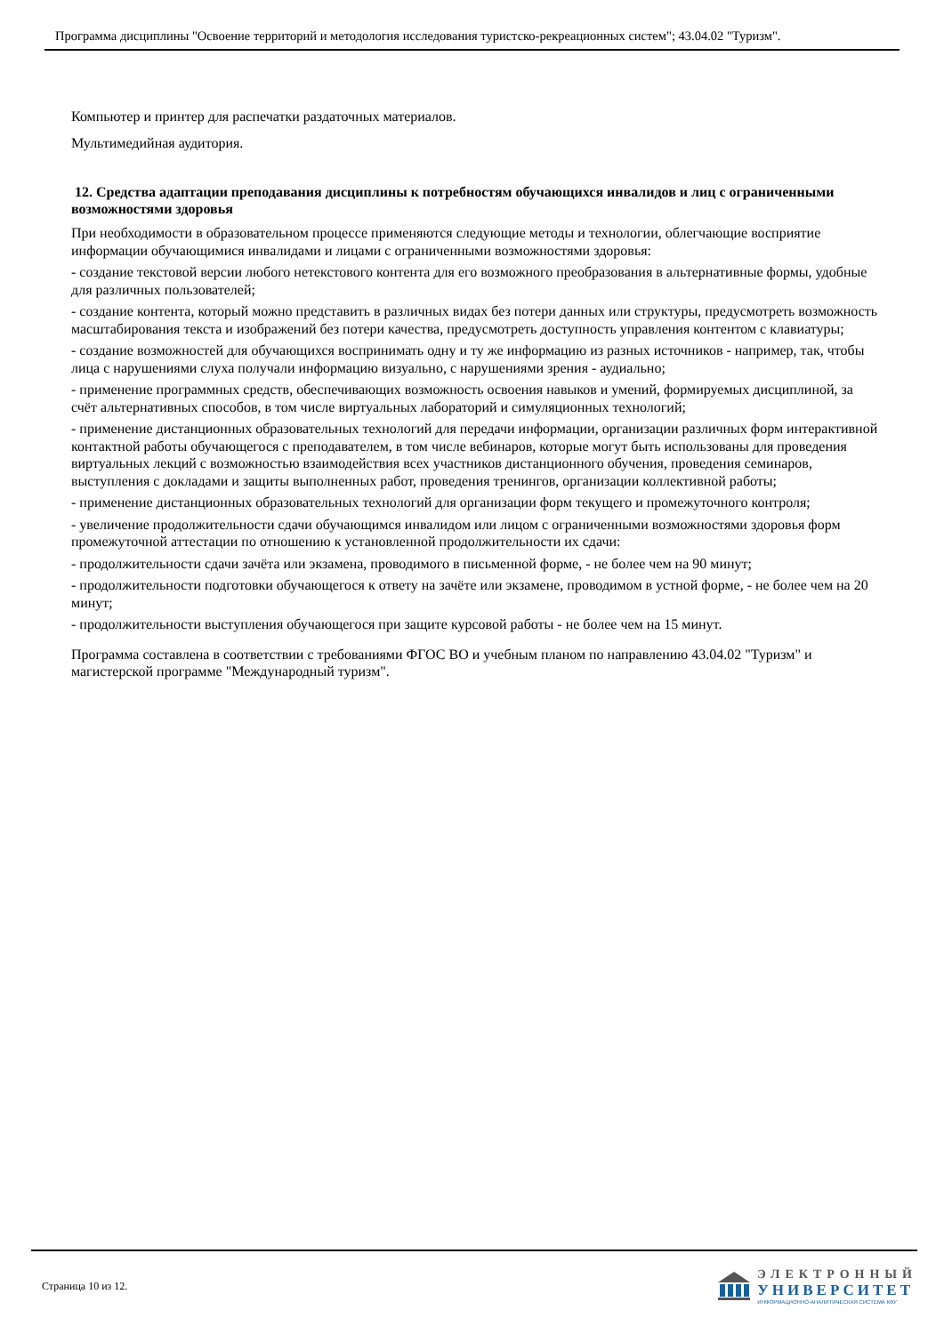Программа дисциплины "Освоение территорий и методология исследования туристско-рекреационных систем"; 43.04.02 "Туризм".
Компьютер и принтер для распечатки раздаточных материалов.
Мультимедийная аудитория.
12. Средства адаптации преподавания дисциплины к потребностям обучающихся инвалидов и лиц с ограниченными возможностями здоровья
При необходимости в образовательном процессе применяются следующие методы и технологии, облегчающие восприятие информации обучающимися инвалидами и лицами с ограниченными возможностями здоровья:
- создание текстовой версии любого нетекстового контента для его возможного преобразования в альтернативные формы, удобные для различных пользователей;
- создание контента, который можно представить в различных видах без потери данных или структуры, предусмотреть возможность масштабирования текста и изображений без потери качества, предусмотреть доступность управления контентом с клавиатуры;
- создание возможностей для обучающихся воспринимать одну и ту же информацию из разных источников - например, так, чтобы лица с нарушениями слуха получали информацию визуально, с нарушениями зрения - аудиально;
- применение программных средств, обеспечивающих возможность освоения навыков и умений, формируемых дисциплиной, за счёт альтернативных способов, в том числе виртуальных лабораторий и симуляционных технологий;
- применение дистанционных образовательных технологий для передачи информации, организации различных форм интерактивной контактной работы обучающегося с преподавателем, в том числе вебинаров, которые могут быть использованы для проведения виртуальных лекций с возможностью взаимодействия всех участников дистанционного обучения, проведения семинаров, выступления с докладами и защиты выполненных работ, проведения тренингов, организации коллективной работы;
- применение дистанционных образовательных технологий для организации форм текущего и промежуточного контроля;
- увеличение продолжительности сдачи обучающимся инвалидом или лицом с ограниченными возможностями здоровья форм промежуточной аттестации по отношению к установленной продолжительности их сдачи:
- продолжительности сдачи зачёта или экзамена, проводимого в письменной форме, - не более чем на 90 минут;
- продолжительности подготовки обучающегося к ответу на зачёте или экзамене, проводимом в устной форме, - не более чем на 20 минут;
- продолжительности выступления обучающегося при защите курсовой работы - не более чем на 15 минут.
Программа составлена в соответствии с требованиями ФГОС ВО и учебным планом по направлению 43.04.02 "Туризм" и магистерской программе "Международный туризм".
Страница 10 из 12.
ЭЛЕКТРОННЫЙ
УНИВЕРСИТЕТ
ИНФОРМАЦИОННО-АНАЛИТИЧЕСКАЯ СИСТЕМА КФУ